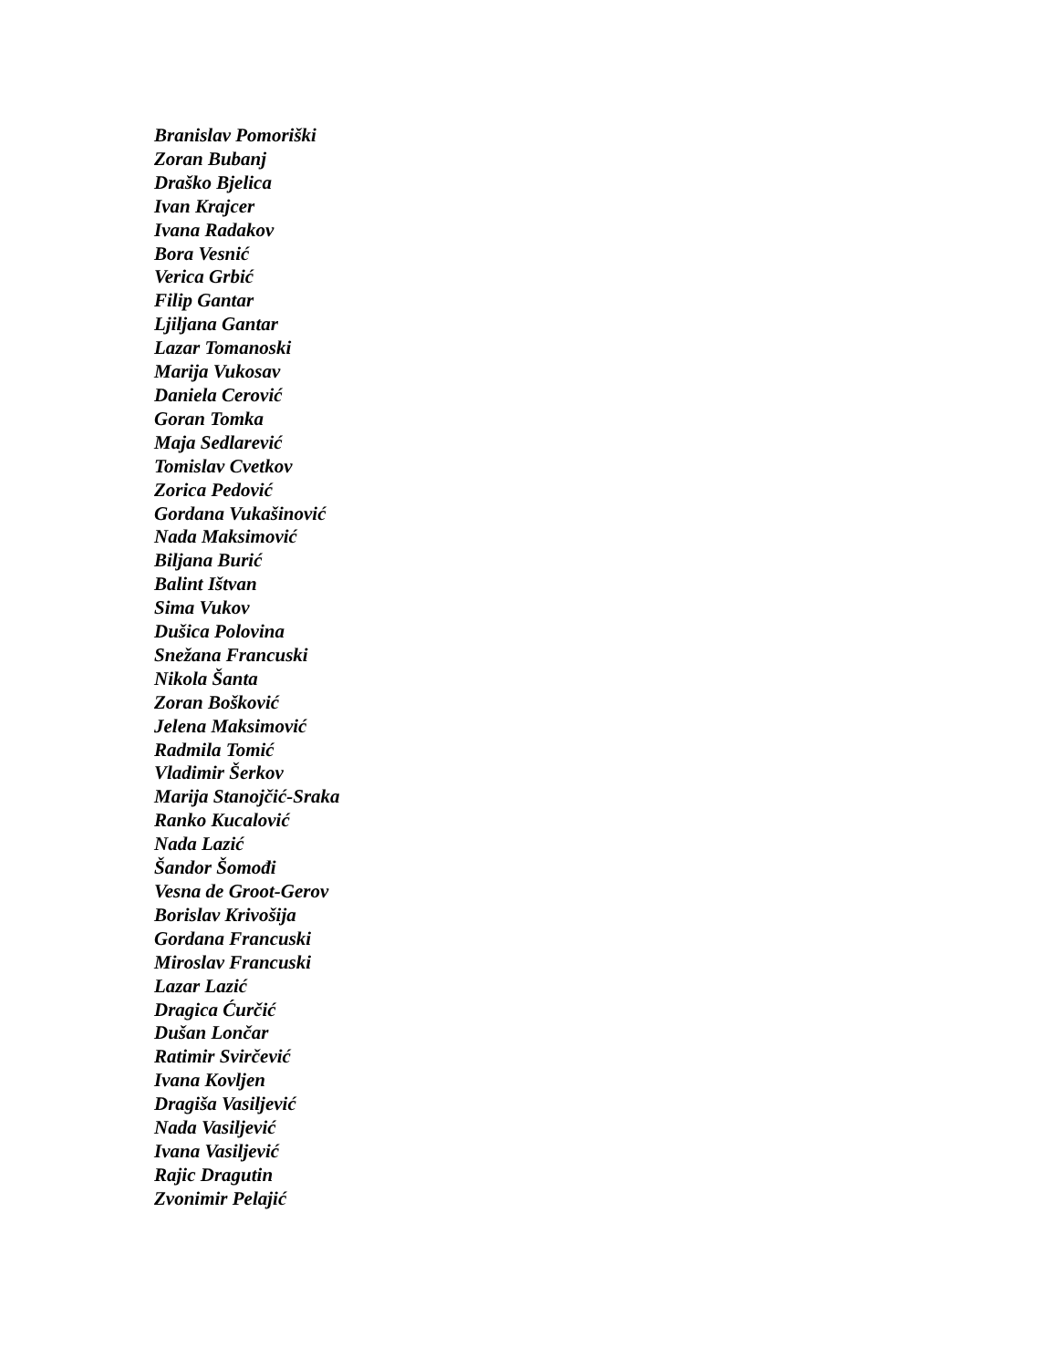Branislav Pomoriški
Zoran Bubanj
Draško Bjelica
Ivan Krajcer
Ivana Radakov
Bora Vesnić
Verica Grbić
Filip Gantar
Ljiljana Gantar
Lazar Tomanoski
Marija Vukosav
Daniela Cerović
Goran Tomka
Maja Sedlarević
Tomislav Cvetkov
Zorica Pedović
Gordana Vukašinović
Nada Maksimović
Biljana Burić
Balint Ištvan
Sima Vukov
Dušica Polovina
Snežana Francuski
Nikola Šanta
Zoran Bošković
Jelena Maksimović
Radmila Tomić
Vladimir Šerkov
Marija Stanojčić-Sraka
Ranko Kucalović
Nada Lazić
Šandor Šomođi
Vesna de Groot-Gerov
Borislav Krivošija
Gordana Francuski
Miroslav Francuski
Lazar Lazić
Dragica Ćurčić
Dušan Lončar
Ratimir Svirčević
Ivana Kovljen
Dragiša Vasiljević
Nada Vasiljević
Ivana Vasiljević
Rajic Dragutin
Zvonimir Pelajić